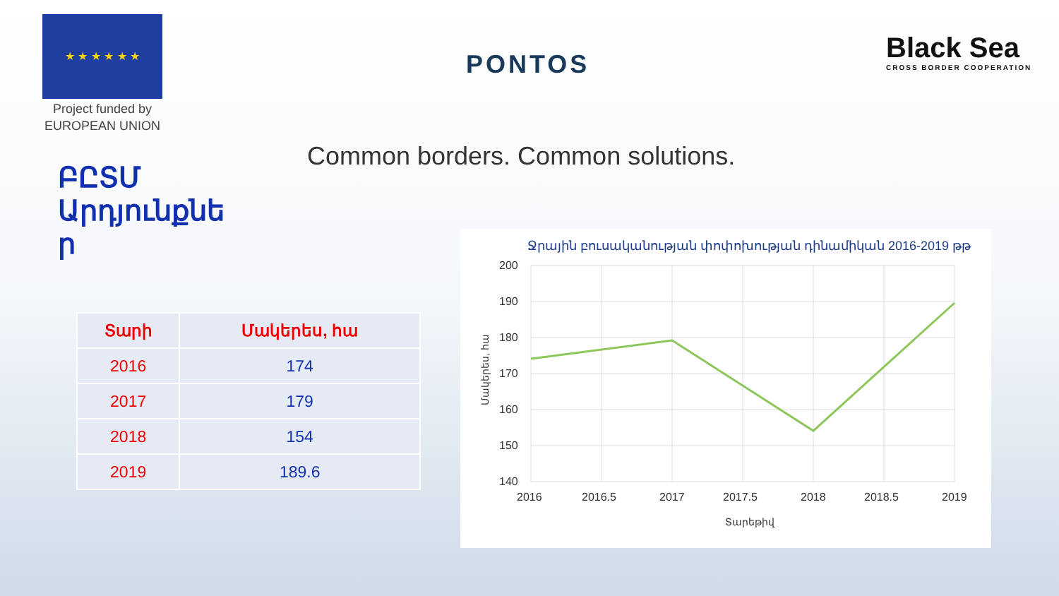★ ★ ★ ★ ★ ★
Project funded by
EUROPEAN UNION
PONTOS
Black Sea
CROSS BORDER COOPERATION
Common borders. Common solutions.
ԲԸՏՄ Արդյունքնե ր
| Տարի | Մակերես, հա |
| --- | --- |
| 2016 | 174 |
| 2017 | 179 |
| 2018 | 154 |
| 2019 | 189.6 |
Ջրային բուսականության փոփոխության դինամիկան 2016-2019 թթ
200
190
180
170
160
150
140
2016
2016.5
2017
2017.5
2018
2018.5
2019
Տարեթիվ
Մակերես, հա